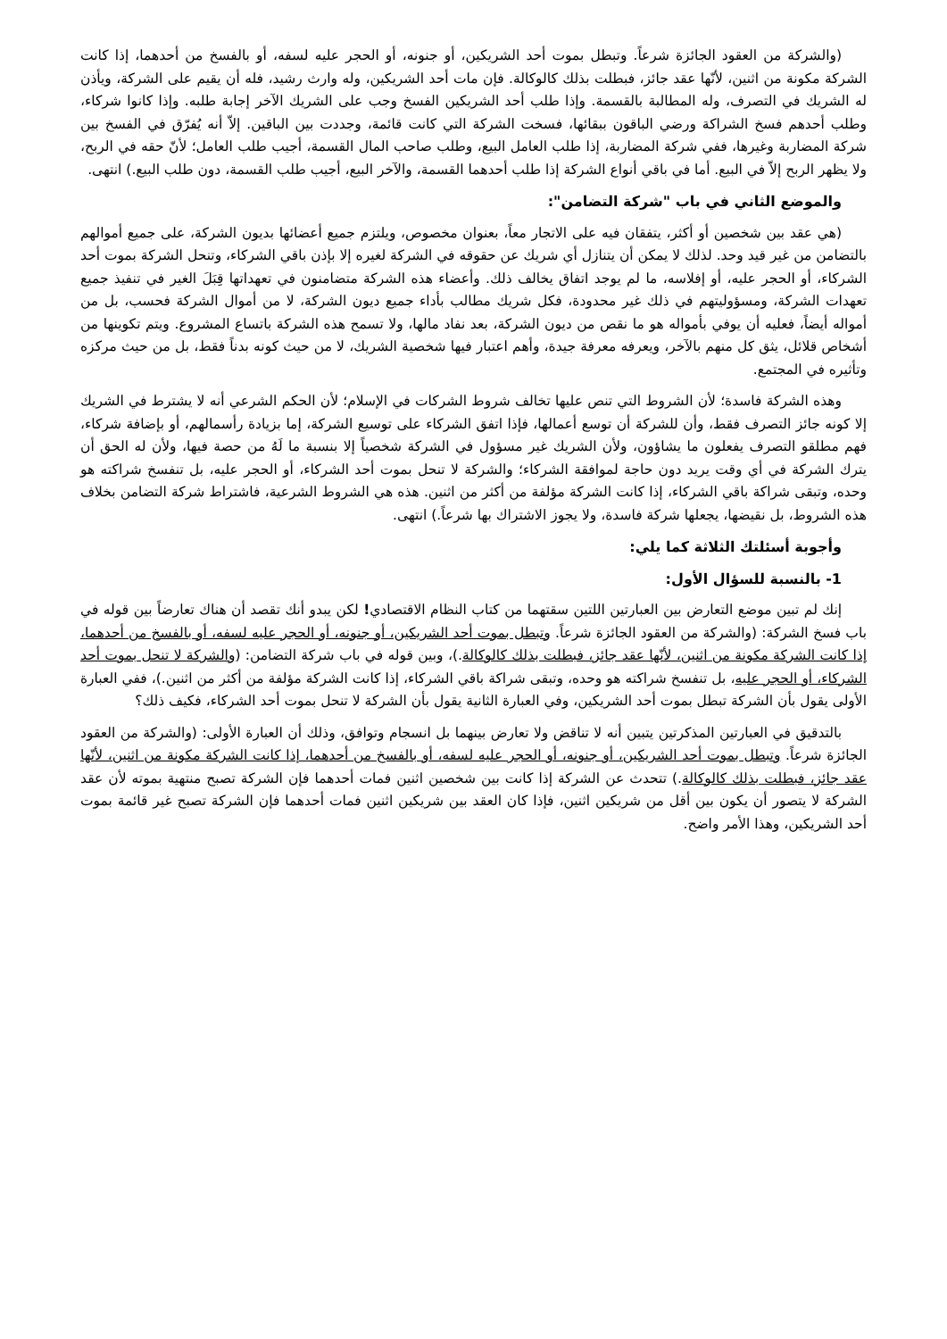(والشركة من العقود الجائزة شرعاً. وتبطل بموت أحد الشريكين، أو جنونه، أو الحجر عليه لسفه، أو بالفسخ من أحدهما، إذا كانت الشركة مكونة من اثنين، لأنّها عقد جائز، فبطلت بذلك كالوكالة. فإن مات أحد الشريكين، وله وارث رشيد، فله أن يقيم على الشركة، ويأذن له الشريك في التصرف، وله المطالبة بالقسمة. وإذا طلب أحد الشريكين الفسخ وجب على الشريك الآخر إجابة طلبه. وإذا كانوا شركاء، وطلب أحدهم فسخ الشراكة ورضي الباقون ببقائها، فسخت الشركة التي كانت قائمة، وجددت بين الباقين. إلاّ أنه يُفرّق في الفسخ بين شركة المضاربة وغيرها، ففي شركة المضاربة، إذا طلب العامل البيع، وطلب صاحب المال القسمة، أجيب طلب العامل؛ لأنّ حقه في الربح، ولا يظهر الربح إلاّ في البيع. أما في باقي أنواع الشركة إذا طلب أحدهما القسمة، والآخر البيع، أجيب طلب القسمة، دون طلب البيع.) انتهى.
والموضع الثاني في باب "شركة التضامن":
(هي عقد بين شخصين أو أكثر، يتفقان فيه على الاتجار معاً، بعنوان مخصوص، ويلتزم جميع أعضائها بديون الشركة، على جميع أموالهم بالتضامن من غير قيد وحد. لذلك لا يمكن أن يتنازل أي شريك عن حقوقه في الشركة لغيره إلا بإذن باقي الشركاء، وتنحل الشركة بموت أحد الشركاء، أو الحجر عليه، أو إفلاسه، ما لم يوجد اتفاق يخالف ذلك. وأعضاء هذه الشركة متضامنون في تعهداتها قِبَلَ الغير في تنفيذ جميع تعهدات الشركة، ومسؤوليتهم في ذلك غير محدودة، فكل شريك مطالب بأداء جميع ديون الشركة، لا من أموال الشركة فحسب، بل من أمواله أيضاً، فعليه أن يوفي بأمواله هو ما نقص من ديون الشركة، بعد نفاد مالها، ولا تسمح هذه الشركة باتساع المشروع. ويتم تكوينها من أشخاص قلائل، يثق كل منهم بالآخر، ويعرفه معرفة جيدة، وأهم اعتبار فيها شخصية الشريك، لا من حيث كونه بدناً فقط، بل من حيث مركزه وتأثيره في المجتمع.
وهذه الشركة فاسدة؛ لأن الشروط التي تنص عليها تخالف شروط الشركات في الإسلام؛ لأن الحكم الشرعي أنه لا يشترط في الشريك إلا كونه جائز التصرف فقط، وأن للشركة أن توسع أعمالها، فإذا اتفق الشركاء على توسيع الشركة، إما بزيادة رأسمالهم، أو بإضافة شركاء، فهم مطلقو التصرف يفعلون ما يشاؤون، ولأن الشريك غير مسؤول في الشركة شخصياً إلا بنسبة ما لَهُ من حصة فيها، ولأن له الحق أن يترك الشركة في أي وقت يريد دون حاجة لموافقة الشركاء؛ والشركة لا تنحل بموت أحد الشركاء، أو الحجر عليه، بل تنفسخ شراكته هو وحده، وتبقى شراكة باقي الشركاء، إذا كانت الشركة مؤلفة من أكثر من اثنين. هذه هي الشروط الشرعية، فاشتراط شركة التضامن بخلاف هذه الشروط، بل نقيضها، يجعلها شركة فاسدة، ولا يجوز الاشتراك بها شرعاً.) انتهى.
وأجوبة أسئلتك الثلاثة كما يلي:
1- بالنسبة للسؤال الأول:
إنك لم تبين موضع التعارض بين العبارتين اللتين سقتهما من كتاب النظام الاقتصادي! لكن يبدو أنك تقصد أن هناك تعارضاً بين قوله في باب فسخ الشركة: (والشركة من العقود الجائزة شرعاً. وتبطل بموت أحد الشريكين، أو جنونه، أو الحجر عليه لسفه، أو بالفسخ من أحدهما، إذا كانت الشركة مكونة من اثنين، لأنّها عقد جائز، فبطلت بذلك كالوكالة.)، وبين قوله في باب شركة التضامن: (والشركة لا تنحل بموت أحد الشركاء، أو الحجر عليه، بل تنفسخ شراكته هو وحده، وتبقى شراكة باقي الشركاء، إذا كانت الشركة مؤلفة من أكثر من اثنين.)، ففي العبارة الأولى يقول بأن الشركة تبطل بموت أحد الشريكين، وفي العبارة الثانية يقول بأن الشركة لا تنحل بموت أحد الشركاء، فكيف ذلك؟
بالتدقيق في العبارتين المذكرتين يتبين أنه لا تناقض ولا تعارض بينهما بل انسجام وتوافق، وذلك أن العبارة الأولى: (والشركة من العقود الجائزة شرعاً. وتبطل بموت أحد الشريكين، أو جنونه، أو الحجر عليه لسفه، أو بالفسخ من أحدهما، إذا كانت الشركة مكونة من اثنين، لأنّها عقد جائز، فبطلت بذلك كالوكالة.) تتحدث عن الشركة إذا كانت بين شخصين اثنين فمات أحدهما فإن الشركة تصبح منتهية بموته لأن عقد الشركة لا يتصور أن يكون بين أقل من شريكين اثنين، فإذا كان العقد بين شريكين اثنين فمات أحدهما فإن الشركة تصبح غير قائمة بموت أحد الشريكين، وهذا الأمر واضح.